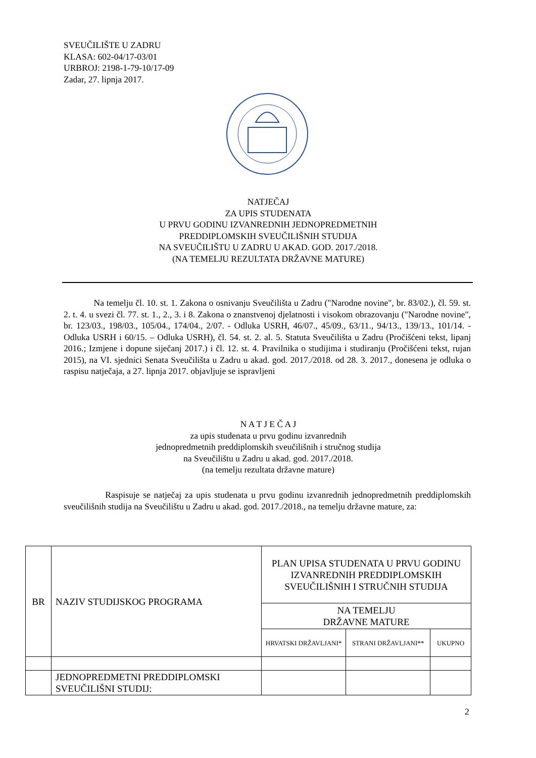SVEUČILIŠTE U ZADRU
KLASA: 602-04/17-03/01
URBROJ: 2198-1-79-10/17-09
Zadar, 27. lipnja 2017.
NATJEČAJ
ZA UPIS STUDENATA
U PRVU GODINU IZVANREDNIH JEDNOPREDMETNIH
PREDDIPLOMSKIH SVEUČILIŠNIH STUDIJA
NA SVEUČILIŠTU U ZADRU U AKAD. GOD. 2017./2018.
(NA TEMELJU REZULTATA DRŽAVNE MATURE)
Na temelju čl. 10. st. 1. Zakona o osnivanju Sveučilišta u Zadru ("Narodne novine", br. 83/02.), čl. 59. st. 2. t. 4. u svezi čl. 77. st. 1., 2., 3. i 8. Zakona o znanstvenoj djelatnosti i visokom obrazovanju ("Narodne novine", br. 123/03., 198/03., 105/04., 174/04., 2/07. - Odluka USRH, 46/07., 45/09., 63/11., 94/13., 139/13., 101/14. - Odluka USRH i 60/15. – Odluka USRH), čl. 54. st. 2. al. 5. Statuta Sveučilišta u Zadru (Pročišćeni tekst, lipanj 2016.; Izmjene i dopune siječanj 2017.) i čl. 12. st. 4. Pravilnika o studijima i studiranju (Pročišćeni tekst, rujan 2015), na VI. sjednici Senata Sveučilišta u Zadru u akad. god. 2017./2018. od 28. 3. 2017., donesena je odluka o raspisu natječaja, a 27. lipnja 2017. objavljuje se ispravljeni
N A T J E Č A J
za upis studenata u prvu godinu izvanrednih
jednopredmetnih preddiplomskih sveučilišnih i stručnog studija
na Sveučilištu u Zadru u akad. god. 2017./2018.
(na temelju rezultata državne mature)
Raspisuje se natječaj za upis studenata u prvu godinu izvanrednih jednopredmetnih preddiplomskih sveučilišnih studija na Sveučilištu u Zadru u akad. god. 2017./2018., na temelju državne mature, za:
| BR | NAZIV STUDIJSKOG PROGRAMA | PLAN UPISA STUDENATA U PRVU GODINU IZVANREDNIH PREDDIPLOMSKIH SVEUČILIŠNIH I STRUČNIH STUDIJA | | |
| --- | --- | --- | --- | --- |
| | | NA TEMELJU DRŽAVNE MATURE | | |
| | | HRVATSKI DRŽAVLJANI* | STRANI DRŽAVLJANI** | UKUPNO |
| | JEDNOPREDMETNI PREDDIPLOMSKI SVEUČILIŠNI STUDIJ: | | | |
2